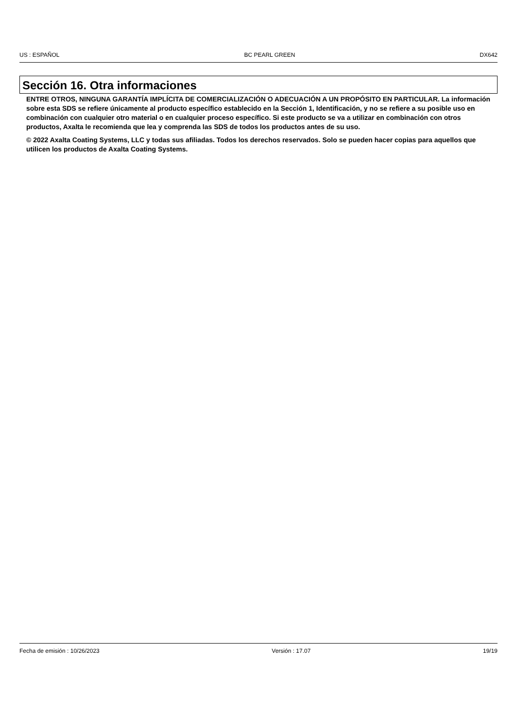US : ESPAÑOL BC PEARL GREEN DX642
Sección 16. Otra informaciones
ENTRE OTROS, NINGUNA GARANTÍA IMPLÍCITA DE COMERCIALIZACIÓN O ADECUACIÓN A UN PROPÓSITO EN PARTICULAR. La información sobre esta SDS se refiere únicamente al producto específico establecido en la Sección 1, Identificación, y no se refiere a su posible uso en combinación con cualquier otro material o en cualquier proceso específico. Si este producto se va a utilizar en combinación con otros productos, Axalta le recomienda que lea y comprenda las SDS de todos los productos antes de su uso.
© 2022 Axalta Coating Systems, LLC y todas sus afiliadas. Todos los derechos reservados. Solo se pueden hacer copias para aquellos que utilicen los productos de Axalta Coating Systems.
Fecha de emisión : 10/26/2023 Versión : 17.07 19/19